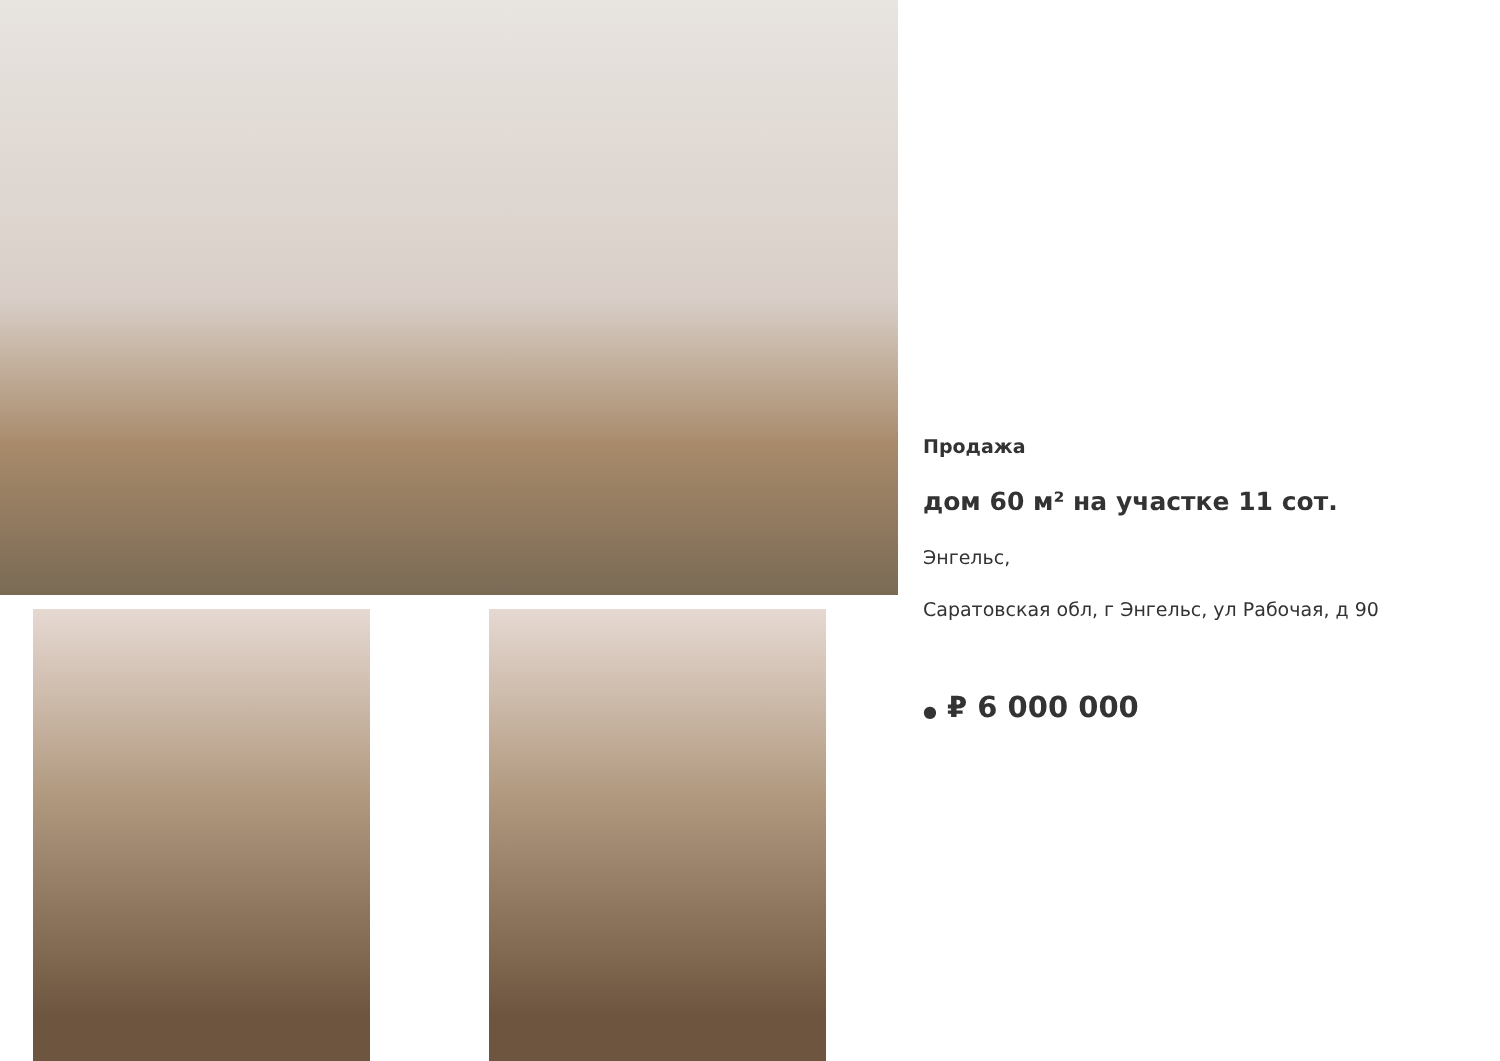Продажа
дом 60 м² на участке 11 сот.
Энгельс,
Саратовская обл, г Энгельс, ул Рабочая, д 90
● ₽ 6 000 000